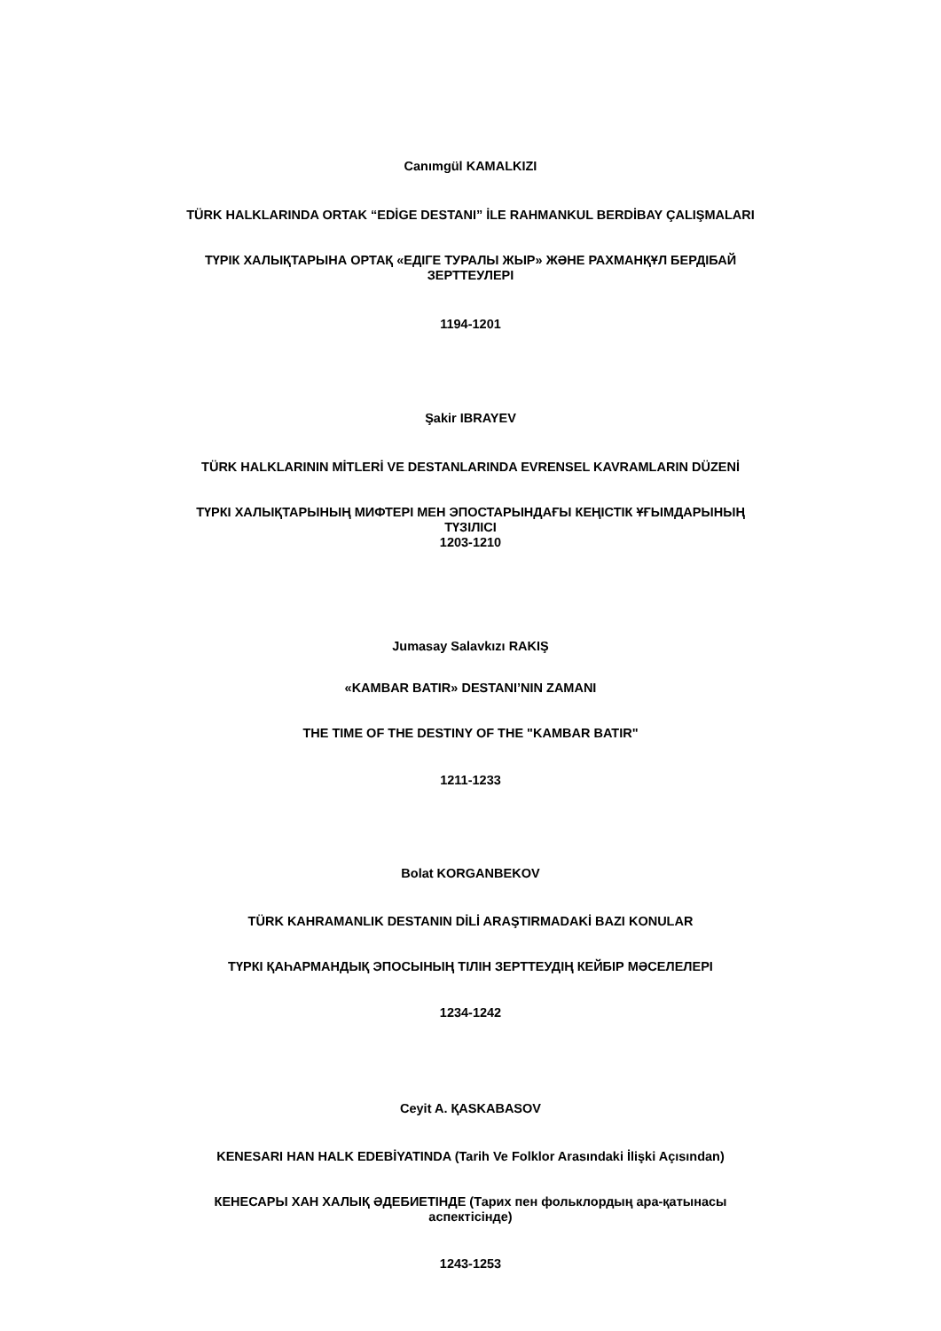Canımgül KAMALKIZI
TÜRK HALKLARINDA ORTAK “EDİGE DESTANI” İLE RAHMANKUL BERDİBAY ÇALIŞMALARI
ТҮРІК ХАЛЫҚТАРЫНА ОРТАҚ «ЕДІГЕ ТУРАЛЫ ЖЫР» ЖӘНЕ РАХМАНҚҰЛ БЕРДІБАЙ
ЗЕРТТЕУЛЕРІ
1194-1201
Şakir IBRAYEV
TÜRK HALKLARININ MİTLERİ VE DESTANLARINDA EVRENSEL KAVRAMLARIN DÜZENİ
ТҮРКІ ХАЛЫҚТАРЫНЫҢ МИФТЕРІ МЕН ЭПОСТАРЫНДАҒЫ КЕҢІСТІК ҰҒЫМДАРЫНЫҢ
ТҮЗІЛІСІ
1203-1210
Jumasay Salavkızı RAKIŞ
«KAMBAR BATIR» DESTANI’NIN ZAMANI
THE TIME OF THE DESTINY OF THE "KAMBAR BATIR"
1211-1233
Bolat KORGANBEKOV
TÜRK KAHRAMANLIK DESTANIN DİLİ ARAŞTIRMADAKİ BAZI KONULAR
ТҮРКІ ҚАҺАРМАНДЫҚ ЭПОСЫНЫҢ ТІЛІН ЗЕРТТЕУДІҢ КЕЙБІР МӘСЕЛЕЛЕРІ
1234-1242
Ceyit A. ҚASKABASOV
KENESARI HAN HALK EDEBİYATINDA (Tarih Ve Folklor Arasındaki İlişki Açısından)
КЕНЕСАРЫ ХАН ХАЛЫҚ ӘДЕБИЕТІНДЕ (Тарих пен фольклордың ара-қатынасы
аспектісінде)
1243-1253